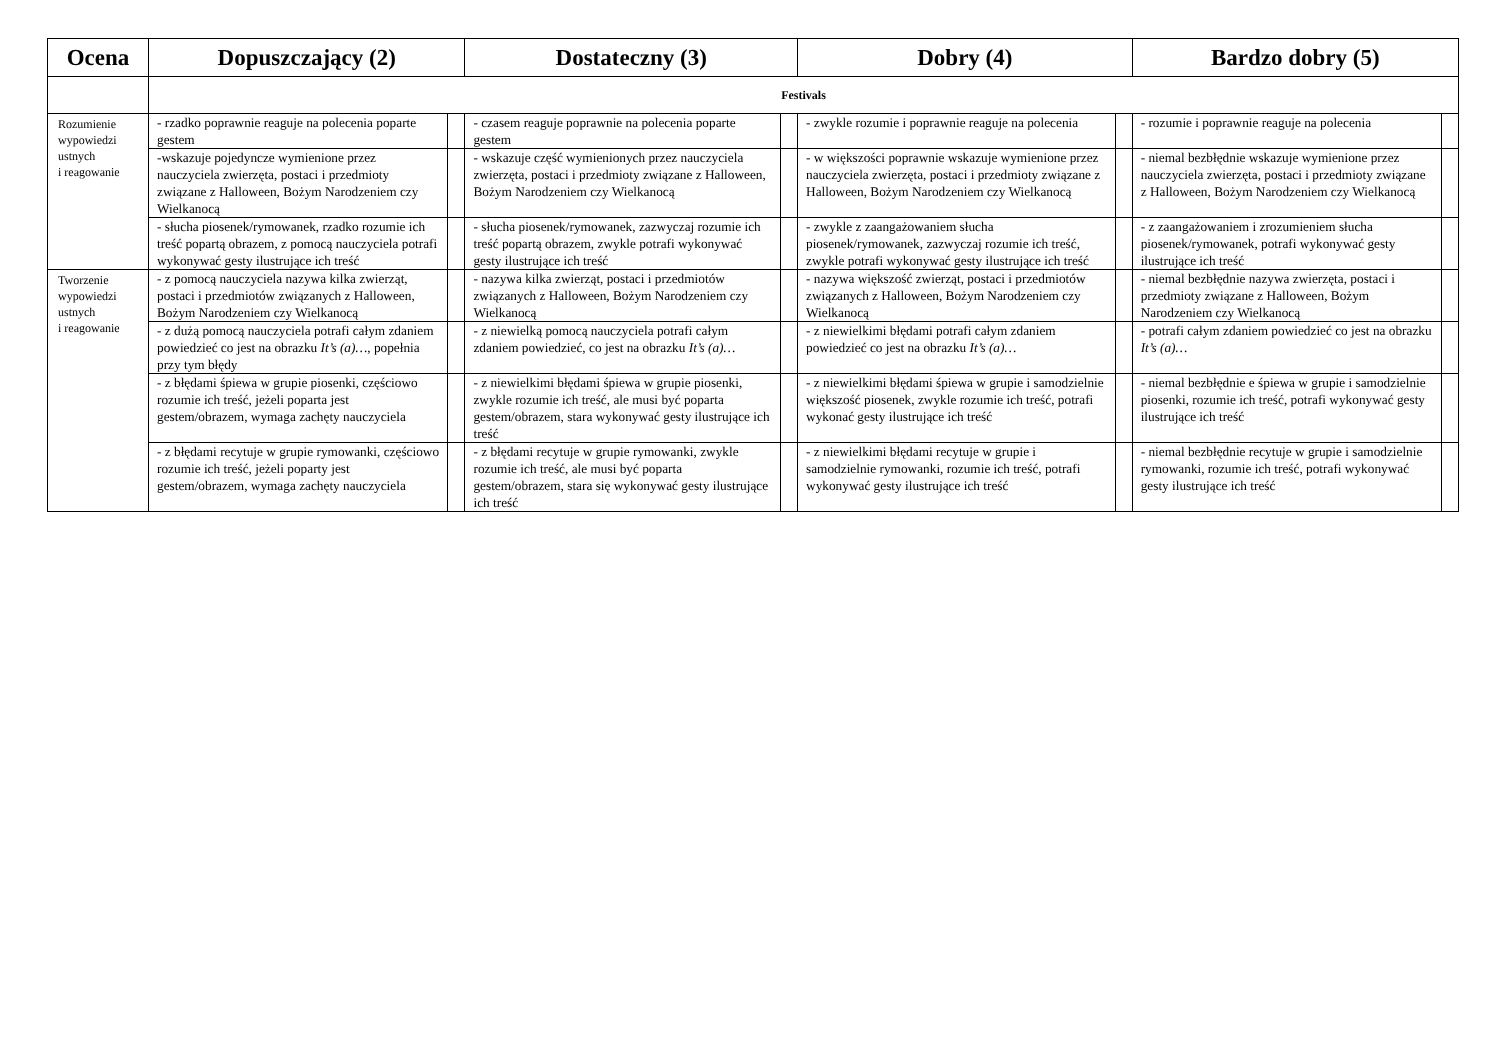| Ocena | Dopuszczający (2) | | Dostateczny (3) | | Dobry (4) | | Bardzo dobry (5) | |
| --- | --- | --- | --- | --- | --- | --- | --- | --- |
| | Festivals | | | | | | | |
| Rozumienie wypowiedzi ustnych i reagowanie | - rzadko poprawnie reaguje na polecenia poparte gestem | | - czasem reaguje poprawnie na polecenia poparte gestem | | - zwykle rozumie i poprawnie reaguje na polecenia | | - rozumie i poprawnie reaguje na polecenia | |
| | -wskazuje pojedyncze wymienione przez nauczyciela zwierzęta, postaci i przedmioty związane z Halloween, Bożym Narodzeniem czy Wielkanocą | | - wskazuje część wymienionych przez nauczyciela zwierzęta, postaci i przedmioty związane z Halloween, Bożym Narodzeniem czy Wielkanocą | | - w większości poprawnie wskazuje wymienione przez nauczyciela zwierzęta, postaci i przedmioty związane z Halloween, Bożym Narodzeniem czy Wielkanocą | | - niemal bezbłędnie wskazuje wymienione przez nauczyciela zwierzęta, postaci i przedmioty związane z Halloween, Bożym Narodzeniem czy Wielkanocą | |
| | - słucha piosenek/rymowanek, rzadko rozumie ich treść popartą obrazem, z pomocą nauczyciela potrafi wykonywać gesty ilustrujące ich treść | | - słucha piosenek/rymowanek, zazwyczaj rozumie ich treść popartą obrazem, zwykle potrafi wykonywać gesty ilustrujące ich treść | | - zwykle z zaangażowaniem słucha piosenek/rymowanek, zazwyczaj rozumie ich treść, zwykle potrafi wykonywać gesty ilustrujące ich treść | | - z zaangażowaniem i zrozumieniem słucha piosenek/rymowanek, potrafi wykonywać gesty ilustrujące ich treść | |
| Tworzenie wypowiedzi ustnych i reagowanie | - z pomocą nauczyciela nazywa kilka zwierząt, postaci i przedmiotów związanych z Halloween, Bożym Narodzeniem czy Wielkanocą | | - nazywa kilka zwierząt, postaci i przedmiotów związanych z Halloween, Bożym Narodzeniem czy Wielkanocą | | - nazywa większość zwierząt, postaci i przedmiotów związanych z Halloween, Bożym Narodzeniem czy Wielkanocą | | - niemal bezbłędnie nazywa zwierzęta, postaci i przedmioty związane z Halloween, Bożym Narodzeniem czy Wielkanocą | |
| | - z dużą pomocą nauczyciela potrafi całym zdaniem powiedzieć co jest na obrazku It’s (a)… , popełnia przy tym błędy | | - z niewielką pomocą nauczyciela potrafi całym zdaniem powiedzieć, co jest na obrazku It’s (a)… | | - z niewielkimi błędami potrafi całym zdaniem powiedzieć co jest na obrazku It’s (a)… | | - potrafi całym zdaniem powiedzieć co jest na obrazku It’s (a)… | |
| | - z błędami śpiewa w grupie piosenki, częściowo rozumie ich treść, jeżeli poparta jest gestem/obrazem, wymaga zachęty nauczyciela | | - z niewielkimi błędami śpiewa w grupie piosenki, zwykle rozumie ich treść, ale musi być poparta gestem/obrazem, stara wykonywać gesty ilustrujące ich treść | | - z niewielkimi błędami śpiewa w grupie i samodzielnie większość piosenek, zwykle rozumie ich treść, potrafi wykonać gesty ilustrujące ich treść | | - niemal bezbłędnie e śpiewa w grupie i samodzielnie piosenki, rozumie ich treść, potrafi wykonywać gesty ilustrujące ich treść | |
| | - z błędami recytuje w grupie rymowanki, częściowo rozumie ich treść, jeżeli poparty jest gestem/obrazem, wymaga zachęty nauczyciela | | - z błędami recytuje w grupie rymowanki, zwykle rozumie ich treść, ale musi być poparta gestem/obrazem, stara się wykonywać gesty ilustrujące ich treść | | - z niewielkimi błędami recytuje w grupie i samodzielnie rymowanki, rozumie ich treść, potrafi wykonywać gesty ilustrujące ich treść | | - niemal bezbłędnie recytuje w grupie i samodzielnie rymowanki, rozumie ich treść, potrafi wykonywać gesty ilustrujące ich treść | |